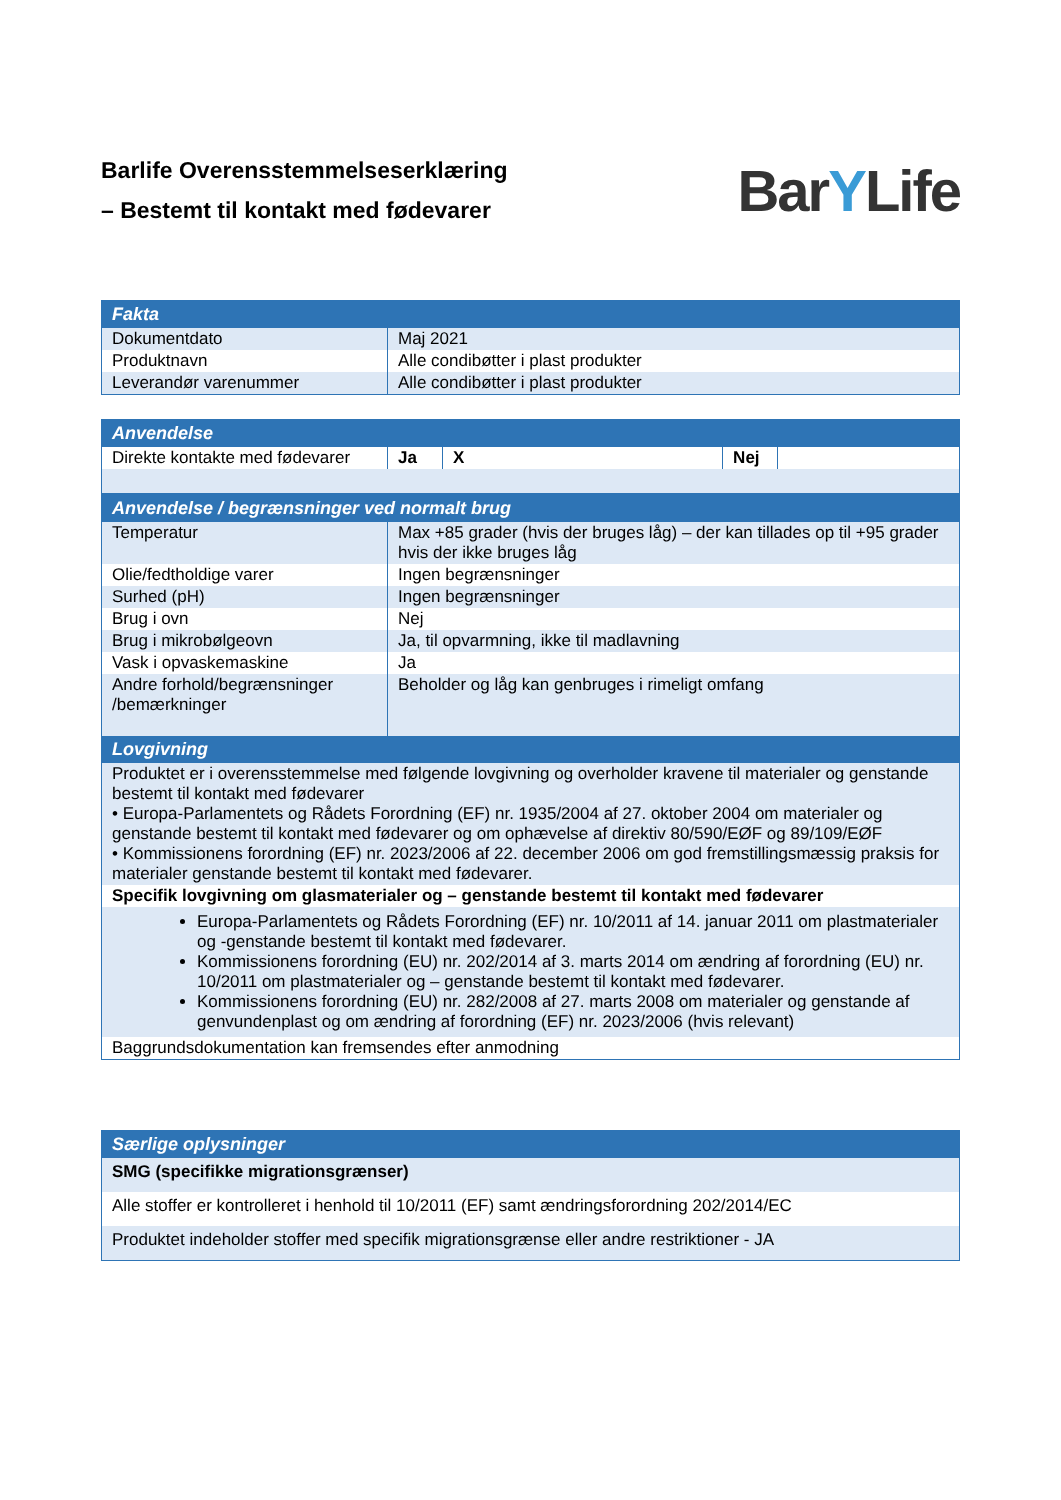Barlife Overensstemmelseserklæring
– Bestemt til kontakt med fødevarer
BarYLife
| Fakta | |
| --- | --- |
| Dokumentdato | Maj 2021 |
| Produktnavn | Alle condibøtter i plast produkter |
| Leverandør varenummer | Alle condibøtter i plast produkter |
| Anvendelse | | | | |
| --- | --- | --- | --- | --- |
| Direkte kontakte med fødevarer | Ja | X | Nej | |
| Anvendelse / begrænsninger ved normalt brug | |
| --- | --- |
| Temperatur | Max +85 grader (hvis der bruges låg) – der kan tillades op til +95 grader hvis der ikke bruges låg |
| Olie/fedtholdige varer | Ingen begrænsninger |
| Surhed (pH) | Ingen begrænsninger |
| Brug i ovn | Nej |
| Brug i mikrobølgeovn | Ja, til opvarmning, ikke til madlavning |
| Vask i opvaskemaskine | Ja |
| Andre forhold/begrænsninger /bemærkninger | Beholder og låg kan genbruges i rimeligt omfang |
| Lovgivning | |
| Produktet er i overensstemmelse med følgende lovgivning og overholder kravene til materialer og genstande bestemt til kontakt med fødevarer • Europa-Parlamentets og Rådets Forordning (EF) nr. 1935/2004 af 27. oktober 2004 om materialer og genstande bestemt til kontakt med fødevarer og om ophævelse af direktiv 80/590/EØF og 89/109/EØF • Kommissionens forordning (EF) nr. 2023/2006 af 22. december 2006 om god fremstillingsmæssig praksis for materialer genstande bestemt til kontakt med fødevarer. | |
| Specifik lovgivning om glasmaterialer og – genstande bestemt til kontakt med fødevarer | |
| Europa-Parlamentets og Rådets Forordning (EF) nr. 10/2011 af 14. januar 2011 om plastmaterialer og -genstande bestemt til kontakt med fødevarer. Kommissionens forordning (EU) nr. 202/2014 af 3. marts 2014 om ændring af forordning (EU) nr. 10/2011 om plastmaterialer og – genstande bestemt til kontakt med fødevarer. Kommissionens forordning (EU) nr. 282/2008 af 27. marts 2008 om materialer og genstande af genvundenplast og om ændring af forordning (EF) nr. 2023/2006 (hvis relevant) | |
| Baggrundsdokumentation kan fremsendes efter anmodning | |
| Særlige oplysninger |
| --- |
| SMG (specifikke migrationsgrænser) |
| Alle stoffer er kontrolleret i henhold til 10/2011 (EF) samt ændringsforordning 202/2014/EC |
| Produktet indeholder stoffer med specifik migrationsgrænse eller andre restriktioner - JA |